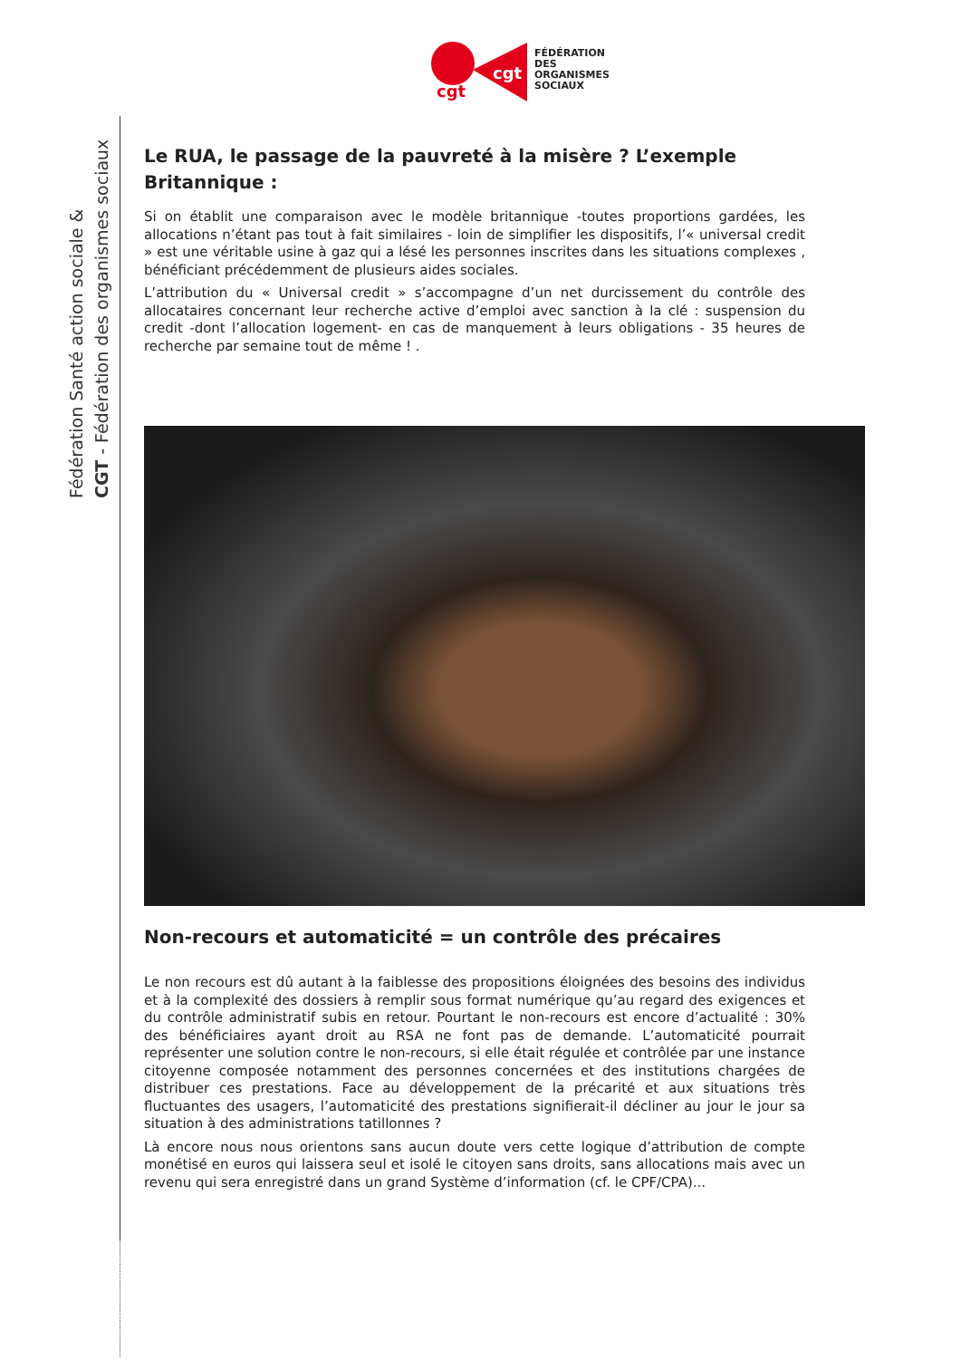cgt
cgt
FÉDÉRATION
DES
ORGANISMES
SOCIAUX
Fédération Santé action sociale &
CGT - Fédération des organismes sociaux
Le RUA, le passage de la pauvreté à la misère ? L’exemple Britannique :
Si on établit une comparaison avec le modèle britannique -toutes proportions gardées, les allocations n’étant pas tout à fait similaires - loin de simplifier les dispositifs, l’« universal credit » est une véritable usine à gaz qui a lésé les personnes inscrites dans les situations complexes , bénéficiant précédemment de plusieurs aides sociales.
L’attribution du « Universal credit » s’accompagne d’un net durcissement du contrôle des allocataires concernant leur recherche active d’emploi avec sanction à la clé : suspension du credit -dont l’allocation logement- en cas de manquement à leurs obligations - 35 heures de recherche par semaine tout de même ! .
Non-recours et automaticité = un contrôle des précaires
Le non recours est dû autant à la faiblesse des propositions éloignées des besoins des individus et à la complexité des dossiers à remplir sous format numérique qu’au regard des exigences et du contrôle administratif subis en retour. Pourtant le non-recours est encore d’actualité : 30% des bénéficiaires ayant droit au RSA ne font pas de demande. L’automaticité pourrait représenter une solution contre le non-recours, si elle était régulée et contrôlée par une instance citoyenne composée notamment des personnes concernées et des institutions chargées de distribuer ces prestations. Face au développement de la précarité et aux situations très fluctuantes des usagers, l’automaticité des prestations signifierait-il décliner au jour le jour sa situation à des administrations tatillonnes ?
Là encore nous nous orientons sans aucun doute vers cette logique d’attribution de compte monétisé en euros qui laissera seul et isolé le citoyen sans droits, sans allocations mais avec un revenu qui sera enregistré dans un grand Système d’information (cf. le CPF/CPA)...